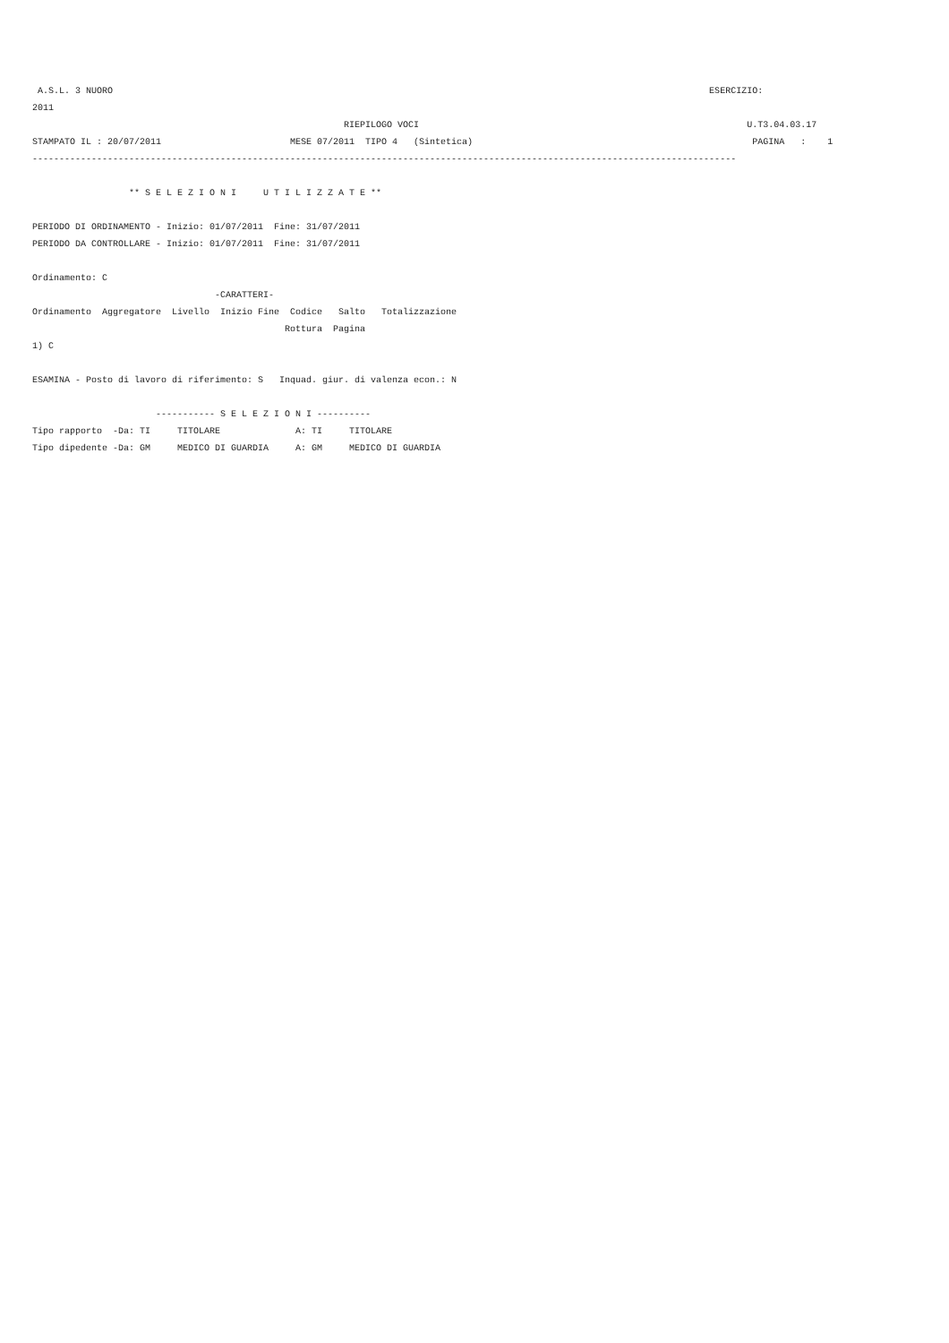A.S.L. 3 NUORO                                                                                                               ESERCIZIO:
2011
                                                          RIEPILOGO VOCI                                                             U.T3.04.03.17
STAMPATO IL : 20/07/2011                        MESE 07/2011  TIPO 4   (Sintetica)                                                    PAGINA   :    1
-----------------------------------------------------------------------------------------------------------------------------------

                  ** S E L E Z I O N I     U T I L I Z Z A T E **

PERIODO DI ORDINAMENTO - Inizio: 01/07/2011  Fine: 31/07/2011
PERIODO DA CONTROLLARE - Inizio: 01/07/2011  Fine: 31/07/2011

Ordinamento: C
                                  -CARATTERI-
Ordinamento  Aggregatore  Livello  Inizio Fine  Codice   Salto   Totalizzazione
                                               Rottura  Pagina
1) C

ESAMINA - Posto di lavoro di riferimento: S   Inquad. giur. di valenza econ.: N

                       ----------- S E L E Z I O N I ----------
Tipo rapporto  -Da: TI     TITOLARE              A: TI     TITOLARE
Tipo dipedente -Da: GM     MEDICO DI GUARDIA     A: GM     MEDICO DI GUARDIA